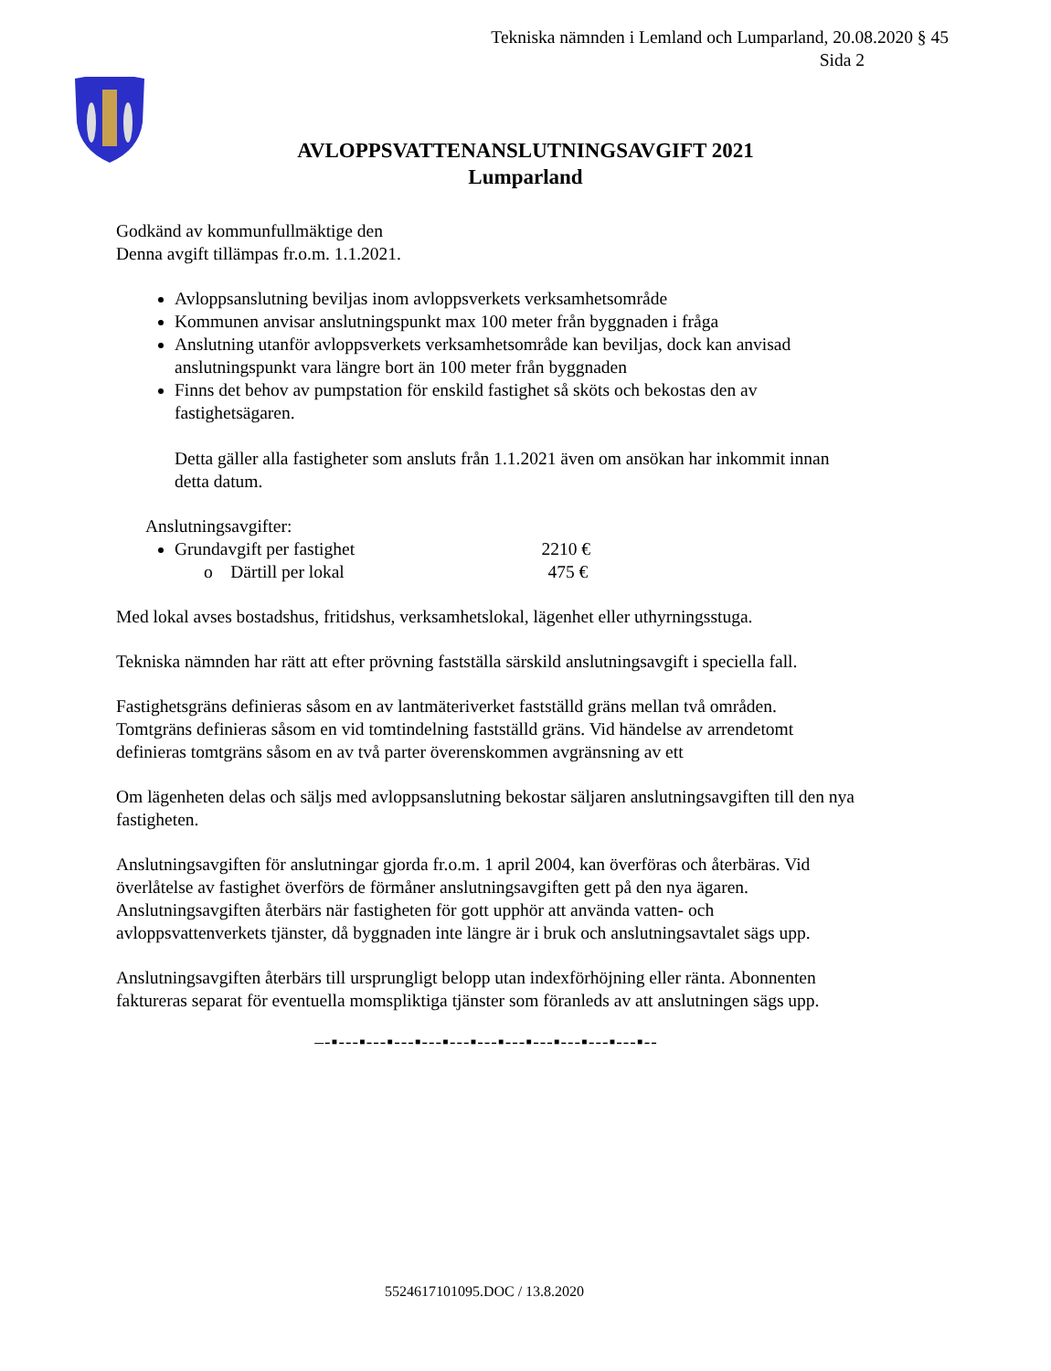Tekniska nämnden i Lemland och Lumparland, 20.08.2020 § 45
Sida 2
AVLOPPSVATTENANSLUTNINGSAVGIFT 2021
Lumparland
Godkänd av kommunfullmäktige den
Denna avgift tillämpas fr.o.m. 1.1.2021.
Avloppsanslutning beviljas inom avloppsverkets verksamhetsområde
Kommunen anvisar anslutningspunkt max 100 meter från byggnaden i fråga
Anslutning utanför avloppsverkets verksamhetsområde kan beviljas, dock kan anvisad anslutningspunkt vara längre bort än 100 meter från byggnaden
Finns det behov av pumpstation för enskild fastighet så sköts och bekostas den av fastighetsägaren.
Detta gäller alla fastigheter som ansluts från 1.1.2021 även om ansökan har inkommit innan detta datum.
Anslutningsavgifter:
Grundavgift per fastighet 2210 €
o Därtill per lokal 475 €
Med lokal avses bostadshus, fritidshus, verksamhetslokal, lägenhet eller uthyrningsstuga.
Tekniska nämnden har rätt att efter prövning fastställa särskild anslutningsavgift i speciella fall.
Fastighetsgräns definieras såsom en av lantmäteriverket fastställd gräns mellan två områden. Tomtgräns definieras såsom en vid tomtindelning fastställd gräns. Vid händelse av arrendetomt definieras tomtgräns såsom en av två parter överenskommen avgränsning av ett
Om lägenheten delas och säljs med avloppsanslutning bekostar säljaren anslutningsavgiften till den nya fastigheten.
Anslutningsavgiften för anslutningar gjorda fr.o.m. 1 april 2004, kan överföras och återbäras. Vid överlåtelse av fastighet överförs de förmåner anslutningsavgiften gett på den nya ägaren. Anslutningsavgiften återbärs när fastigheten för gott upphör att använda vatten- och avloppsvattenverkets tjänster, då byggnaden inte längre är i bruk och anslutningsavtalet sägs upp.
Anslutningsavgiften återbärs till ursprungligt belopp utan indexförhöjning eller ränta. Abonnenten faktureras separat för eventuella momspliktiga tjänster som föranleds av att anslutningen sägs upp.
–-▪---▪---▪---▪---▪---▪---▪---▪---▪---▪---▪---▪--
5524617101095.DOC / 13.8.2020